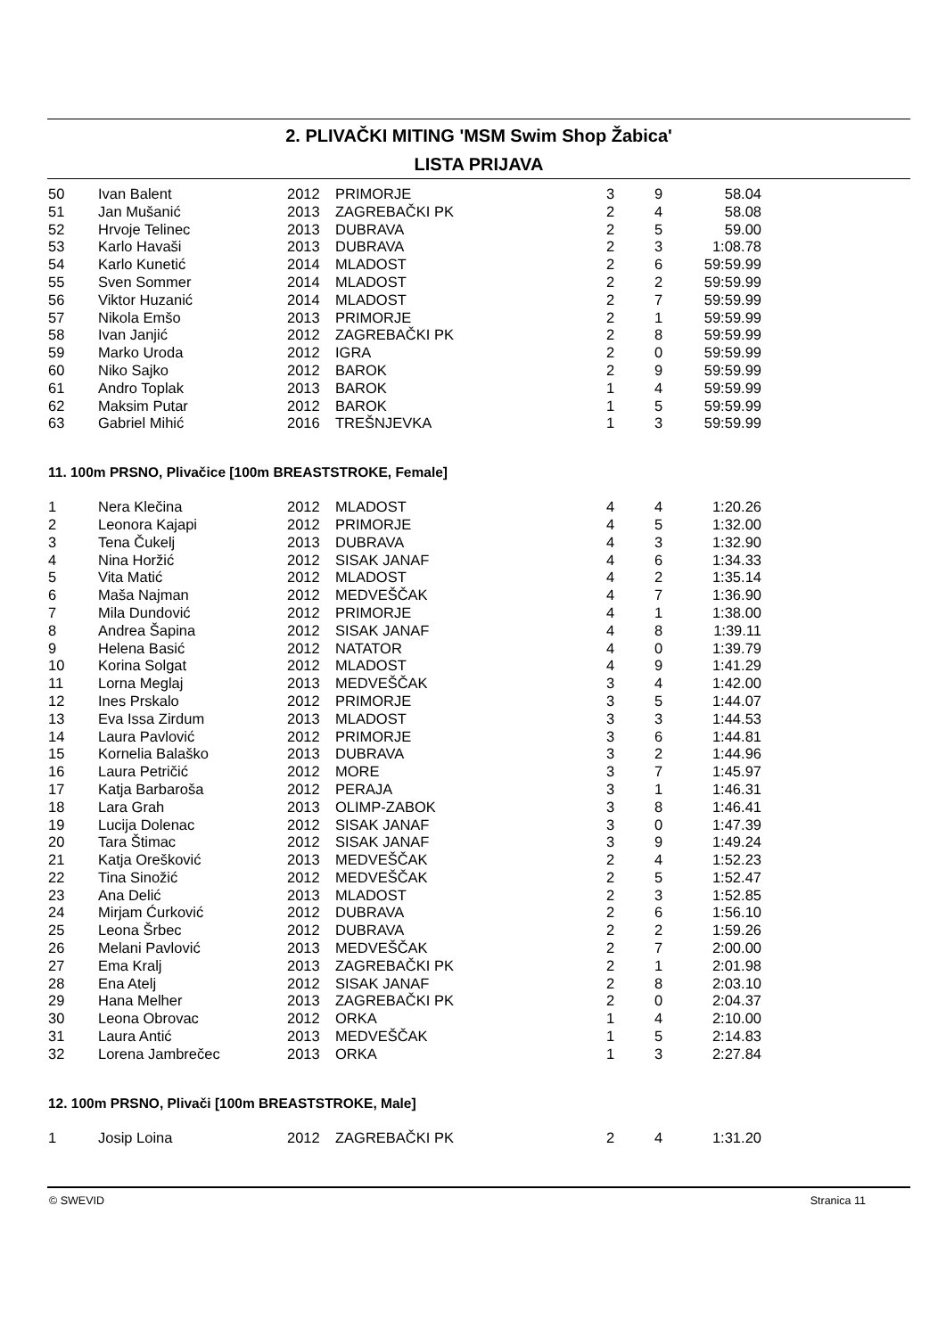2. PLIVAČKI MITING 'MSM Swim Shop Žabica'
LISTA PRIJAVA
| 50 | Ivan Balent | 2012 | PRIMORJE | 3 | 9 | 58.04 |
| 51 | Jan Mušanić | 2013 | ZAGREBAČKI PK | 2 | 4 | 58.08 |
| 52 | Hrvoje Telinec | 2013 | DUBRAVA | 2 | 5 | 59.00 |
| 53 | Karlo Havaši | 2013 | DUBRAVA | 2 | 3 | 1:08.78 |
| 54 | Karlo Kunetić | 2014 | MLADOST | 2 | 6 | 59:59.99 |
| 55 | Sven Sommer | 2014 | MLADOST | 2 | 2 | 59:59.99 |
| 56 | Viktor Huzanić | 2014 | MLADOST | 2 | 7 | 59:59.99 |
| 57 | Nikola Emšo | 2013 | PRIMORJE | 2 | 1 | 59:59.99 |
| 58 | Ivan Janjić | 2012 | ZAGREBAČKI PK | 2 | 8 | 59:59.99 |
| 59 | Marko Uroda | 2012 | IGRA | 2 | 0 | 59:59.99 |
| 60 | Niko Sajko | 2012 | BAROK | 2 | 9 | 59:59.99 |
| 61 | Andro Toplak | 2013 | BAROK | 1 | 4 | 59:59.99 |
| 62 | Maksim Putar | 2012 | BAROK | 1 | 5 | 59:59.99 |
| 63 | Gabriel Mihić | 2016 | TREŠNJEVKA | 1 | 3 | 59:59.99 |
11. 100m PRSNO, Plivačice [100m BREASTSTROKE, Female]
| 1 | Nera Klečina | 2012 | MLADOST | 4 | 4 | 1:20.26 |
| 2 | Leonora Kajapi | 2012 | PRIMORJE | 4 | 5 | 1:32.00 |
| 3 | Tena Čukelj | 2013 | DUBRAVA | 4 | 3 | 1:32.90 |
| 4 | Nina Horžić | 2012 | SISAK JANAF | 4 | 6 | 1:34.33 |
| 5 | Vita Matić | 2012 | MLADOST | 4 | 2 | 1:35.14 |
| 6 | Maša Najman | 2012 | MEDVEŠČAK | 4 | 7 | 1:36.90 |
| 7 | Mila Dundović | 2012 | PRIMORJE | 4 | 1 | 1:38.00 |
| 8 | Andrea Šapina | 2012 | SISAK JANAF | 4 | 8 | 1:39.11 |
| 9 | Helena Basić | 2012 | NATATOR | 4 | 0 | 1:39.79 |
| 10 | Korina Solgat | 2012 | MLADOST | 4 | 9 | 1:41.29 |
| 11 | Lorna Meglaj | 2013 | MEDVEŠČAK | 3 | 4 | 1:42.00 |
| 12 | Ines Prskalo | 2012 | PRIMORJE | 3 | 5 | 1:44.07 |
| 13 | Eva Issa Zirdum | 2013 | MLADOST | 3 | 3 | 1:44.53 |
| 14 | Laura Pavlović | 2012 | PRIMORJE | 3 | 6 | 1:44.81 |
| 15 | Kornelia Balaško | 2013 | DUBRAVA | 3 | 2 | 1:44.96 |
| 16 | Laura Petričić | 2012 | MORE | 3 | 7 | 1:45.97 |
| 17 | Katja Barbaroša | 2012 | PERAJA | 3 | 1 | 1:46.31 |
| 18 | Lara Grah | 2013 | OLIMP-ZABOK | 3 | 8 | 1:46.41 |
| 19 | Lucija Dolenac | 2012 | SISAK JANAF | 3 | 0 | 1:47.39 |
| 20 | Tara Štimac | 2012 | SISAK JANAF | 3 | 9 | 1:49.24 |
| 21 | Katja Orešković | 2013 | MEDVEŠČAK | 2 | 4 | 1:52.23 |
| 22 | Tina Sinožić | 2012 | MEDVEŠČAK | 2 | 5 | 1:52.47 |
| 23 | Ana Delić | 2013 | MLADOST | 2 | 3 | 1:52.85 |
| 24 | Mirjam Ćurković | 2012 | DUBRAVA | 2 | 6 | 1:56.10 |
| 25 | Leona Šrbec | 2012 | DUBRAVA | 2 | 2 | 1:59.26 |
| 26 | Melani Pavlović | 2013 | MEDVEŠČAK | 2 | 7 | 2:00.00 |
| 27 | Ema Kralj | 2013 | ZAGREBAČKI PK | 2 | 1 | 2:01.98 |
| 28 | Ena Atelj | 2012 | SISAK JANAF | 2 | 8 | 2:03.10 |
| 29 | Hana Melher | 2013 | ZAGREBAČKI PK | 2 | 0 | 2:04.37 |
| 30 | Leona Obrovac | 2012 | ORKA | 1 | 4 | 2:10.00 |
| 31 | Laura Antić | 2013 | MEDVEŠČAK | 1 | 5 | 2:14.83 |
| 32 | Lorena Jambrečec | 2013 | ORKA | 1 | 3 | 2:27.84 |
12. 100m PRSNO, Plivači [100m BREASTSTROKE, Male]
| 1 | Josip Loina | 2012 | ZAGREBAČKI PK | 2 | 4 | 1:31.20 |
© SWEVID Stranica 11